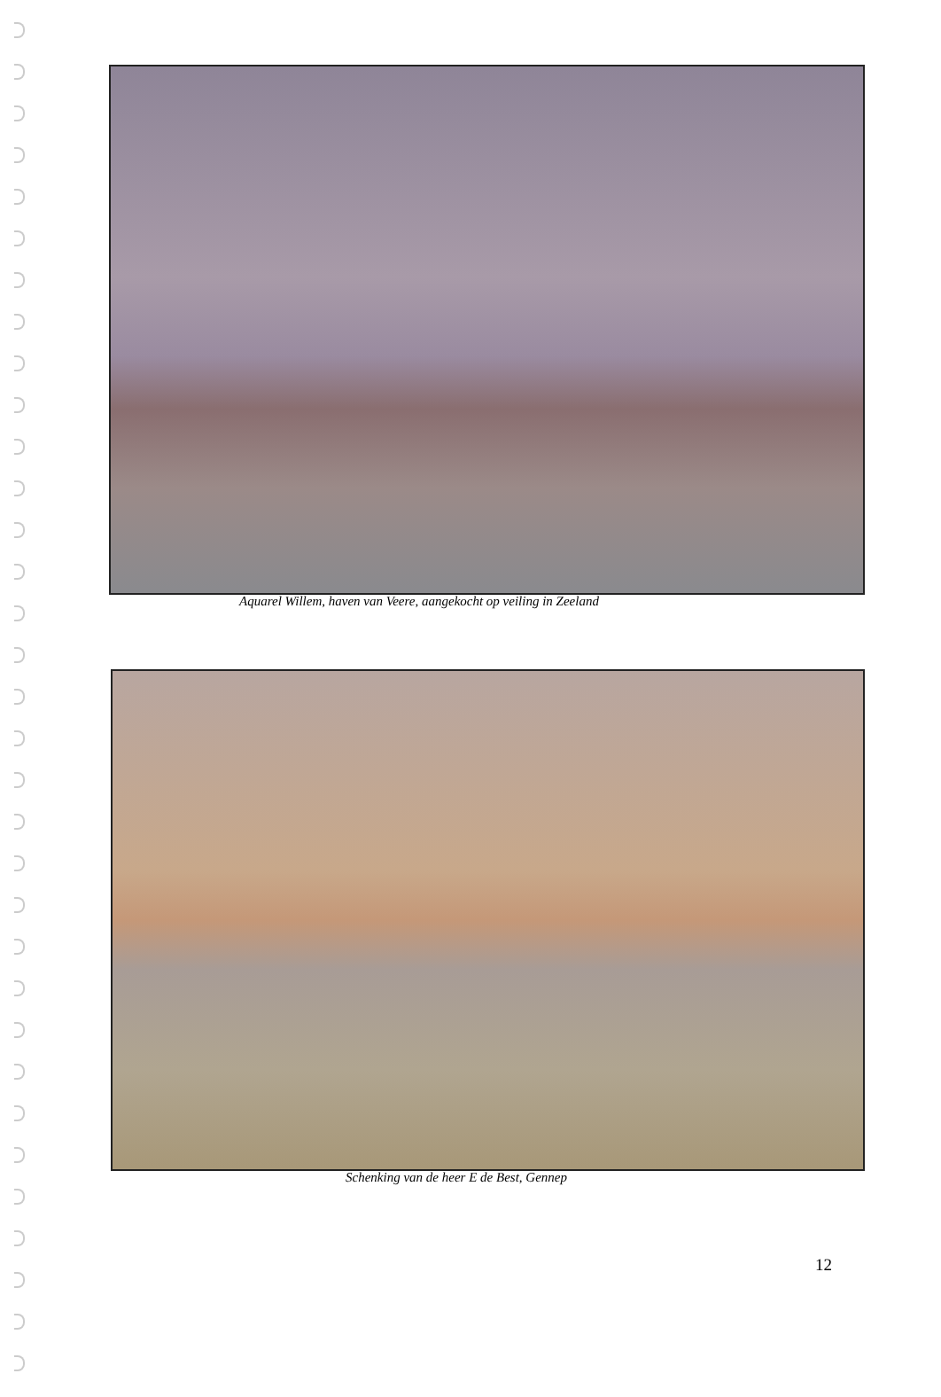Aquarel Willem, haven van Veere, aangekocht op veiling in Zeeland
Schenking van de heer E de Best, Gennep
12